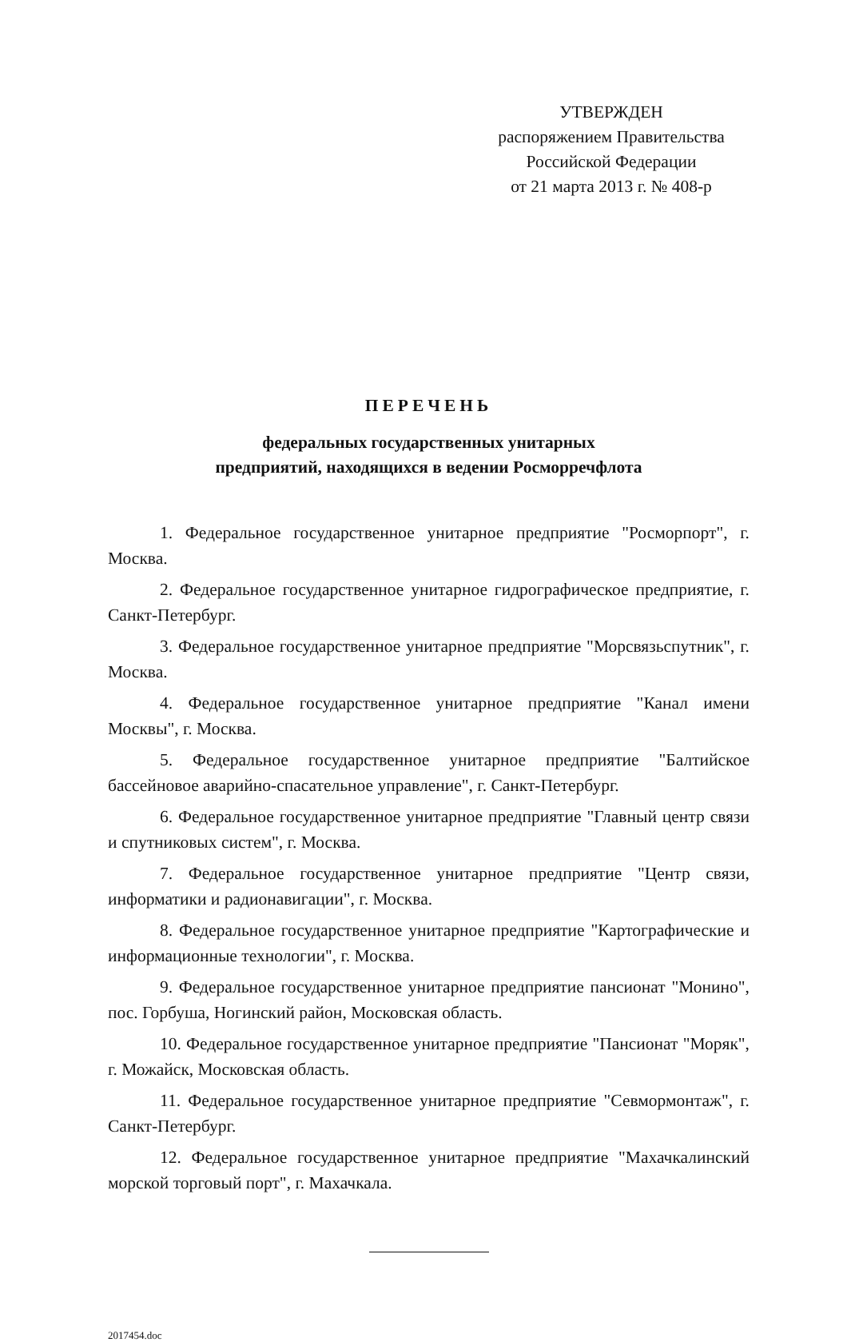УТВЕРЖДЕН
распоряжением Правительства
Российской Федерации
от 21 марта 2013 г. № 408-р
ПЕРЕЧЕНЬ
федеральных государственных унитарных
предприятий, находящихся в ведении Росморречфлота
1. Федеральное государственное унитарное предприятие "Росморпорт", г. Москва.
2. Федеральное государственное унитарное гидрографическое предприятие, г. Санкт-Петербург.
3. Федеральное государственное унитарное предприятие "Морсвязьспутник", г. Москва.
4. Федеральное государственное унитарное предприятие "Канал имени Москвы", г. Москва.
5. Федеральное государственное унитарное предприятие "Балтийское бассейновое аварийно-спасательное управление", г. Санкт-Петербург.
6. Федеральное государственное унитарное предприятие "Главный центр связи и спутниковых систем", г. Москва.
7. Федеральное государственное унитарное предприятие "Центр связи, информатики и радионавигации", г. Москва.
8. Федеральное государственное унитарное предприятие "Картографические и информационные технологии", г. Москва.
9. Федеральное государственное унитарное предприятие пансионат "Монино", пос. Горбуша, Ногинский район, Московская область.
10. Федеральное государственное унитарное предприятие "Пансионат "Моряк", г. Можайск, Московская область.
11. Федеральное государственное унитарное предприятие "Севмормонтаж", г. Санкт-Петербург.
12. Федеральное государственное унитарное предприятие "Махачкалинский морской торговый порт", г. Махачкала.
2017454.doc